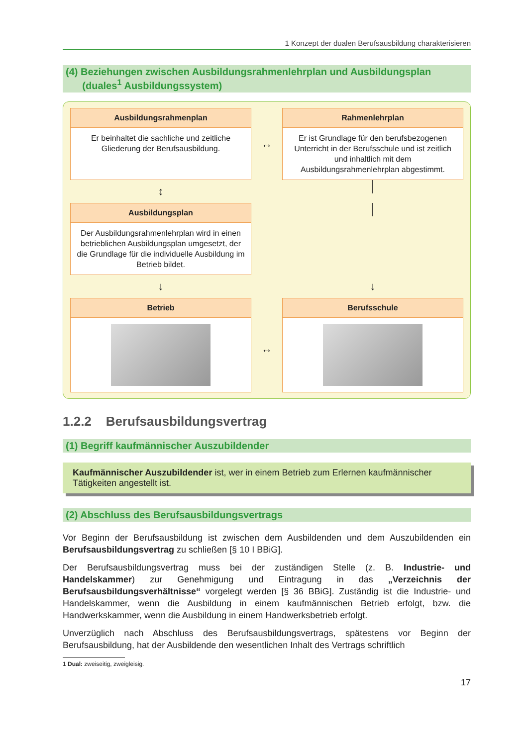1 Konzept der dualen Berufsausbildung charakterisieren
(4) Beziehungen zwischen Ausbildungsrahmenlehrplan und Ausbildungsplan
(duales<sup>1</sup> Ausbildungssystem)
Ausbildungsrahmenplan
Er beinhaltet die sachliche und zeitliche Gliederung der Berufsausbildung.
↔
Rahmenlehrplan
Er ist Grundlage für den berufsbezogenen Unterricht in der Berufsschule und ist zeitlich und inhaltlich mit dem Ausbildungsrahmenlehrplan abgestimmt.
↕
│
Ausbildungsplan
Der Ausbildungsrahmenlehrplan wird in einen betrieblichen Ausbildungsplan umgesetzt, der die Grundlage für die individuelle Ausbildung im Betrieb bildet.
│
↓
↓
Betrieb
↔
Berufsschule
1.2.2 Berufsausbildungsvertrag
(1) Begriff kaufmännischer Auszubildender
Kaufmännischer Auszubildender ist, wer in einem Betrieb zum Erlernen kaufmännischer Tätigkeiten angestellt ist.
(2) Abschluss des Berufsausbildungsvertrags
Vor Beginn der Berufsausbildung ist zwischen dem Ausbildenden und dem Auszubildenden ein Berufsausbildungsvertrag zu schließen [§ 10 I BBiG].
Der Berufsausbildungsvertrag muss bei der zuständigen Stelle (z. B. Industrie- und Handelskammer) zur Genehmigung und Eintragung in das „Verzeichnis der Berufsausbildungsverhältnisse“ vorgelegt werden [§ 36 BBiG]. Zuständig ist die Industrie- und Handelskammer, wenn die Ausbildung in einem kaufmännischen Betrieb erfolgt, bzw. die Handwerkskammer, wenn die Ausbildung in einem Handwerksbetrieb erfolgt.
Unverzüglich nach Abschluss des Berufsausbildungsvertrags, spätestens vor Beginn der Berufsausbildung, hat der Ausbildende den wesentlichen Inhalt des Vertrags schriftlich
1 Dual: zweiseitig, zweigleisig.
17